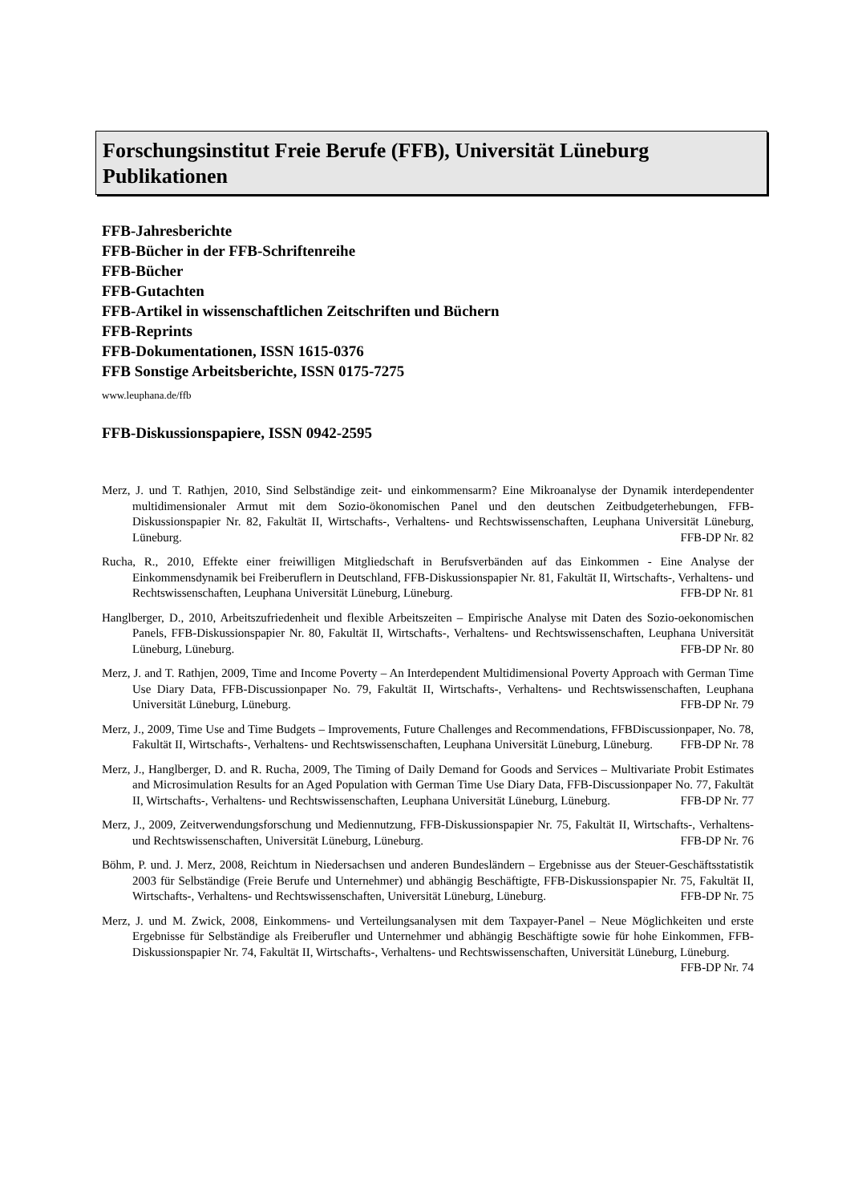Forschungsinstitut Freie Berufe (FFB), Universität Lüneburg
Publikationen
FFB-Jahresberichte
FFB-Bücher in der FFB-Schriftenreihe
FFB-Bücher
FFB-Gutachten
FFB-Artikel in wissenschaftlichen Zeitschriften und Büchern
FFB-Reprints
FFB-Dokumentationen, ISSN 1615-0376
FFB Sonstige Arbeitsberichte, ISSN 0175-7275
www.leuphana.de/ffb
FFB-Diskussionspapiere, ISSN 0942-2595
Merz, J. und T. Rathjen, 2010, Sind Selbständige zeit- und einkommensarm? Eine Mikroanalyse der Dynamik interdependenter multidimensionaler Armut mit dem Sozio-ökonomischen Panel und den deutschen Zeitbudgeterhebungen, FFB-Diskussionspapier Nr. 82, Fakultät II, Wirtschafts-, Verhaltens- und Rechtswissenschaften, Leuphana Universität Lüneburg, Lüneburg. FFB-DP Nr. 82
Rucha, R., 2010, Effekte einer freiwilligen Mitgliedschaft in Berufsverbänden auf das Einkommen - Eine Analyse der Einkommensdynamik bei Freiberuflern in Deutschland, FFB-Diskussionspapier Nr. 81, Fakultät II, Wirtschafts-, Verhaltens- und Rechtswissenschaften, Leuphana Universität Lüneburg, Lüneburg. FFB-DP Nr. 81
Hanglberger, D., 2010, Arbeitszufriedenheit und flexible Arbeitszeiten – Empirische Analyse mit Daten des Sozio-oekonomischen Panels, FFB-Diskussionspapier Nr. 80, Fakultät II, Wirtschafts-, Verhaltens- und Rechtswissenschaften, Leuphana Universität Lüneburg, Lüneburg. FFB-DP Nr. 80
Merz, J. and T. Rathjen, 2009, Time and Income Poverty – An Interdependent Multidimensional Poverty Approach with German Time Use Diary Data, FFB-Discussionpaper No. 79, Fakultät II, Wirtschafts-, Verhaltens- und Rechtswissenschaften, Leuphana Universität Lüneburg, Lüneburg. FFB-DP Nr. 79
Merz, J., 2009, Time Use and Time Budgets – Improvements, Future Challenges and Recommendations, FFBDiscussionpaper, No. 78, Fakultät II, Wirtschafts-, Verhaltens- und Rechtswissenschaften, Leuphana Universität Lüneburg, Lüneburg. FFB-DP Nr. 78
Merz, J., Hanglberger, D. and R. Rucha, 2009, The Timing of Daily Demand for Goods and Services – Multivariate Probit Estimates and Microsimulation Results for an Aged Population with German Time Use Diary Data, FFB-Discussionpaper No. 77, Fakultät II, Wirtschafts-, Verhaltens- und Rechtswissenschaften, Leuphana Universität Lüneburg, Lüneburg. FFB-DP Nr. 77
Merz, J., 2009, Zeitverwendungsforschung und Mediennutzung, FFB-Diskussionspapier Nr. 75, Fakultät II, Wirtschafts-, Verhaltens- und Rechtswissenschaften, Universität Lüneburg, Lüneburg. FFB-DP Nr. 76
Böhm, P. und. J. Merz, 2008, Reichtum in Niedersachsen und anderen Bundesländern – Ergebnisse aus der Steuer-Geschäftsstatistik 2003 für Selbständige (Freie Berufe und Unternehmer) und abhängig Beschäftigte, FFB-Diskussionspapier Nr. 75, Fakultät II, Wirtschafts-, Verhaltens- und Rechtswissenschaften, Universität Lüneburg, Lüneburg. FFB-DP Nr. 75
Merz, J. und M. Zwick, 2008, Einkommens- und Verteilungsanalysen mit dem Taxpayer-Panel – Neue Möglichkeiten und erste Ergebnisse für Selbständige als Freiberufler und Unternehmer und abhängig Beschäftigte sowie für hohe Einkommen, FFB-Diskussionspapier Nr. 74, Fakultät II, Wirtschafts-, Verhaltens- und Rechtswissenschaften, Universität Lüneburg, Lüneburg. FFB-DP Nr. 74